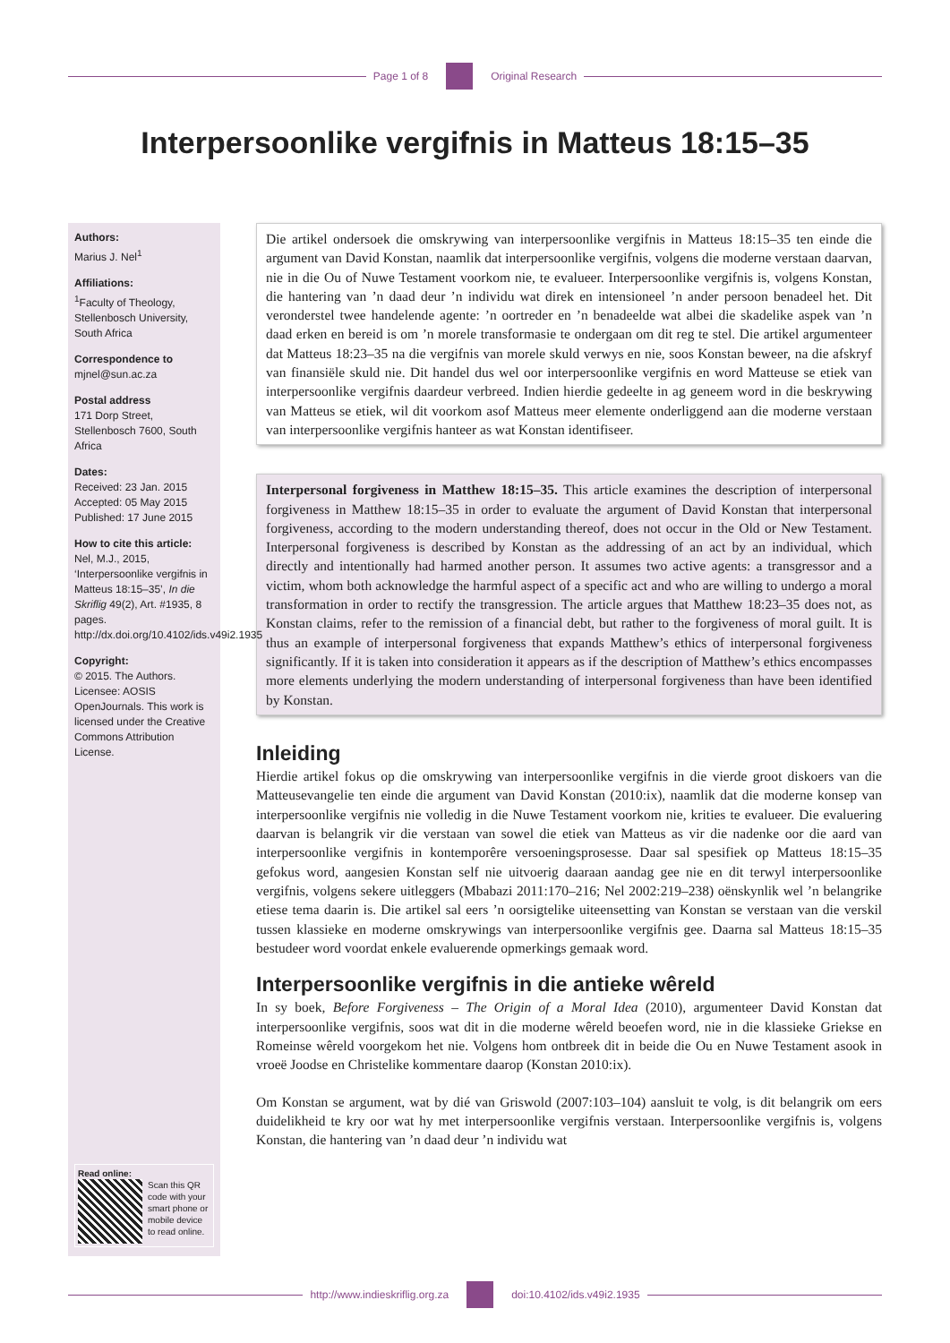Page 1 of 8 Original Research
Interpersoonlike vergifnis in Matteus 18:15–35
Authors:
Marius J. Nel<sup>1</sup>
Affiliations:
<sup>1</sup> Faculty of Theology, Stellenbosch University, South Africa
Correspondence to
mjnel@sun.ac.za
Postal address
171 Dorp Street, Stellenbosch 7600, South Africa
Dates:
Received: 23 Jan. 2015
Accepted: 05 May 2015
Published: 17 June 2015
How to cite this article:
Nel, M.J., 2015, ‘Interpersoonlike vergifnis in Matteus 18:15–35’, In die Skriflig 49(2), Art. #1935, 8 pages. http://dx.doi.org/10.4102/ids.v49i2.1935
Copyright:
© 2015. The Authors. Licensee: AOSIS OpenJournals. This work is licensed under the Creative Commons Attribution License.
Read online:
Scan this QR code with your smart phone or mobile device to read online.
Die artikel ondersoek die omskrywing van interpersoonlike vergifnis in Matteus 18:15–35 ten einde die argument van David Konstan, naamlik dat interpersoonlike vergifnis, volgens die moderne verstaan daarvan, nie in die Ou of Nuwe Testament voorkom nie, te evalueer. Interpersoonlike vergifnis is, volgens Konstan, die hantering van ’n daad deur ’n individu wat direk en intensioneel ’n ander persoon benadeel het. Dit veronderstel twee handelende agente: ’n oortreder en ’n benadeelde wat albei die skadelike aspek van ’n daad erken en bereid is om ’n morele transformasie te ondergaan om dit reg te stel. Die artikel argumenteer dat Matteus 18:23–35 na die vergifnis van morele skuld verwys en nie, soos Konstan beweer, na die afskryf van finansiële skuld nie. Dit handel dus wel oor interpersoonlike vergifnis en word Matteuse se etiek van interpersoonlike vergifnis daardeur verbreed. Indien hierdie gedeelte in ag geneem word in die beskrywing van Matteus se etiek, wil dit voorkom asof Matteus meer elemente onderliggend aan die moderne verstaan van interpersoonlike vergifnis hanteer as wat Konstan identifiseer.
Interpersonal forgiveness in Matthew 18:15–35. This article examines the description of interpersonal forgiveness in Matthew 18:15–35 in order to evaluate the argument of David Konstan that interpersonal forgiveness, according to the modern understanding thereof, does not occur in the Old or New Testament. Interpersonal forgiveness is described by Konstan as the addressing of an act by an individual, which directly and intentionally had harmed another person. It assumes two active agents: a transgressor and a victim, whom both acknowledge the harmful aspect of a specific act and who are willing to undergo a moral transformation in order to rectify the transgression. The article argues that Matthew 18:23–35 does not, as Konstan claims, refer to the remission of a financial debt, but rather to the forgiveness of moral guilt. It is thus an example of interpersonal forgiveness that expands Matthew’s ethics of interpersonal forgiveness significantly. If it is taken into consideration it appears as if the description of Matthew’s ethics encompasses more elements underlying the modern understanding of interpersonal forgiveness than have been identified by Konstan.
Inleiding
Hierdie artikel fokus op die omskrywing van interpersoonlike vergifnis in die vierde groot diskoers van die Matteusevangelie ten einde die argument van David Konstan (2010:ix), naamlik dat die moderne konsep van interpersoonlike vergifnis nie volledig in die Nuwe Testament voorkom nie, krities te evalueer. Die evaluering daarvan is belangrik vir die verstaan van sowel die etiek van Matteus as vir die nadenke oor die aard van interpersoonlike vergifnis in kontemporêre versoeningsprosesse. Daar sal spesifiek op Matteus 18:15–35 gefokus word, aangesien Konstan self nie uitvoerig daaraan aandag gee nie en dit terwyl interpersoonlike vergifnis, volgens sekere uitleggers (Mbabazi 2011:170–216; Nel 2002:219–238) oënskynlik wel ’n belangrike etiese tema daarin is. Die artikel sal eers ’n oorsigtelike uiteensetting van Konstan se verstaan van die verskil tussen klassieke en moderne omskrywings van interpersoonlike vergifnis gee. Daarna sal Matteus 18:15–35 bestudeer word voordat enkele evaluerende opmerkings gemaak word.
Interpersoonlike vergifnis in die antieke wêreld
In sy boek, Before Forgiveness – The Origin of a Moral Idea (2010), argumenteer David Konstan dat interpersoonlike vergifnis, soos wat dit in die moderne wêreld beoefen word, nie in die klassieke Griekse en Romeinse wêreld voorgekom het nie. Volgens hom ontbreek dit in beide die Ou en Nuwe Testament asook in vroeë Joodse en Christelike kommentare daarop (Konstan 2010:ix).
Om Konstan se argument, wat by dié van Griswold (2007:103–104) aansluit te volg, is dit belangrik om eers duidelikheid te kry oor wat hy met interpersoonlike vergifnis verstaan. Interpersoonlike vergifnis is, volgens Konstan, die hantering van ’n daad deur ’n individu wat
http://www.indieskriflig.org.za
doi:10.4102/ids.v49i2.1935